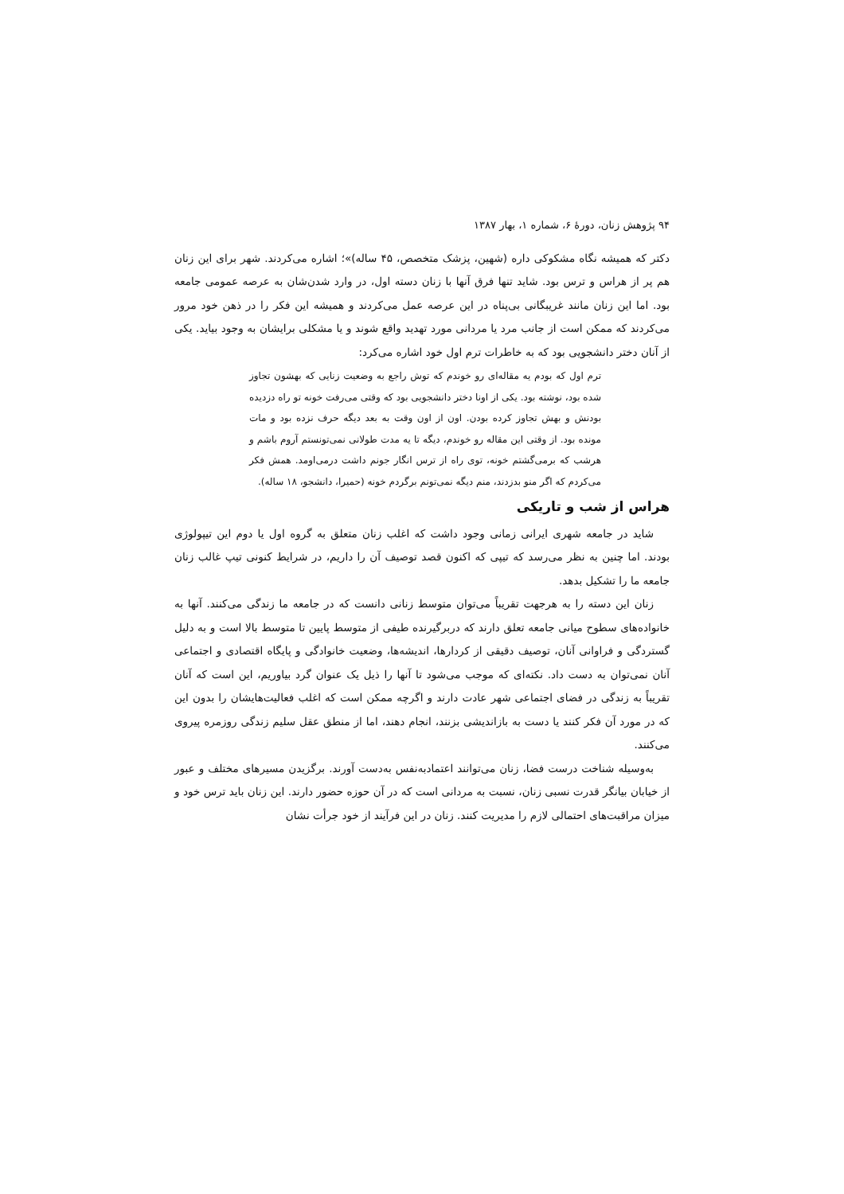۹۴ پژوهش زنان، دورهٔ ۶، شماره ۱، بهار ۱۳۸۷
دکتر که همیشه نگاه مشکوکی داره (شهین، پزشک متخصص، ۴۵ ساله)»؛ اشاره می‌کردند. شهر برای این زنان هم پر از هراس و ترس بود. شاید تنها فرق آنها با زنان دسته اول، در وارد شدن‌شان به عرصه عمومی جامعه بود. اما این زنان مانند غریبگانی بی‌پناه در این عرصه عمل می‌کردند و همیشه این فکر را در ذهن خود مرور می‌کردند که ممکن است از جانب مرد یا مردانی مورد تهدید واقع شوند و یا مشکلی برایشان به وجود بیاید. یکی از آنان دختر دانشجویی بود که به خاطرات ترم اول خود اشاره می‌کرد:
ترم اول که بودم یه مقاله‌ای رو خوندم که توش راجع به وضعیت زنایی که بهشون تجاوز شده بود، نوشته بود. یکی از اونا دختر دانشجویی بود که وقتی می‌رفت خونه تو راه دزدیده بودنش و بهش تجاوز کرده بودن. اون از اون وقت به بعد دیگه حرف نزده بود و مات مونده بود. از وقتی این مقاله رو خوندم، دیگه تا یه مدت طولانی نمی‌تونستم آروم باشم و هرشب که برمی‌گشتم خونه، توی راه از ترس انگار جونم داشت درمی‌اومد. همش فکر می‌کردم که اگر منو بدزدند، منم دیگه نمی‌تونم برگردم خونه (حمیرا، دانشجو، ۱۸ ساله).
هراس از شب و تاریکی
شاید در جامعه شهری ایرانی زمانی وجود داشت که اغلب زنان متعلق به گروه اول یا دوم این تیپولوژی بودند. اما چنین به نظر می‌رسد که تیپی که اکنون قصد توصیف آن را داریم، در شرایط کنونی تیپ غالب زنان جامعه ما را تشکیل بدهد.
زنان این دسته را به هرجهت تقریباً می‌توان متوسط زنانی دانست که در جامعه ما زندگی می‌کنند. آنها به خانواده‌های سطوح میانی جامعه تعلق دارند که دربرگیرنده طیفی از متوسط پایین تا متوسط بالا است و به دلیل گستردگی و فراوانی آنان، توصیف دقیقی از کردارها، اندیشه‌ها، وضعیت خانوادگی و پایگاه اقتصادی و اجتماعی آنان نمی‌توان به دست داد. نکته‌ای که موجب می‌شود تا آنها را ذیل یک عنوان گرد بیاوریم، این است که آنان تقریباً به زندگی در فضای اجتماعی شهر عادت دارند و اگرچه ممکن است که اغلب فعالیت‌هایشان را بدون این که در مورد آن فکر کنند یا دست به بازاندیشی بزنند، انجام دهند، اما از منطق عقل سلیم زندگی روزمره پیروی می‌کنند.
به‌وسیله شناخت درست فضا، زنان می‌توانند اعتمادبه‌نفس به‌دست آورند. برگزیدن مسیرهای مختلف و عبور از خیابان بیانگر قدرت نسبی زنان، نسبت به مردانی است که در آن حوزه حضور دارند. این زنان باید ترس خود و میزان مراقبت‌های احتمالی لازم را مدیریت کنند. زنان در این فرآیند از خود جرأت نشان